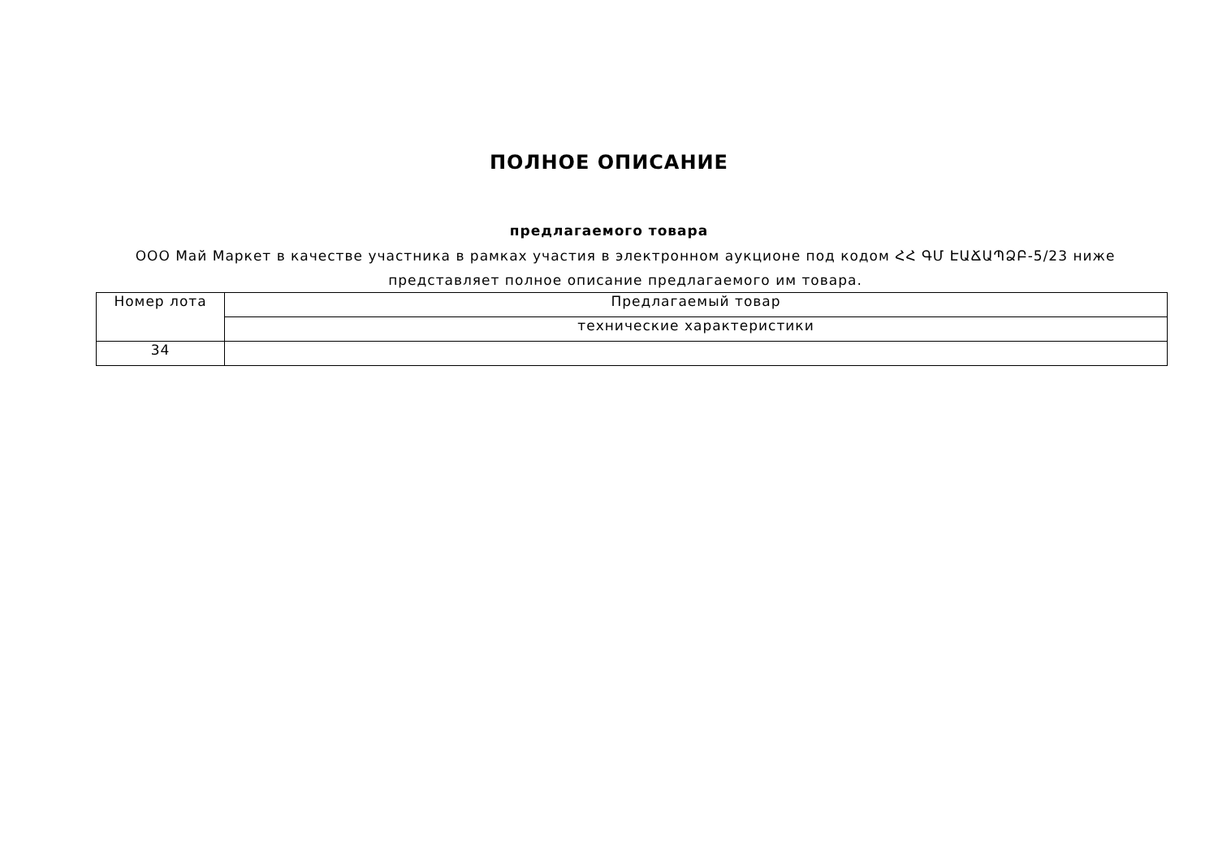ПОЛНОЕ ОПИСАНИЕ
предлагаемого товара
ООО Май Маркет в качестве участника в рамках участия в электронном аукционе под кодом ՀՀ ԳՄ ԷԱՃԱՊՁԲ-5/23 ниже представляет полное описание предлагаемого им товара.
| Номер лота | Предлагаемый товар |
| | технические характеристики |
| 34 | |